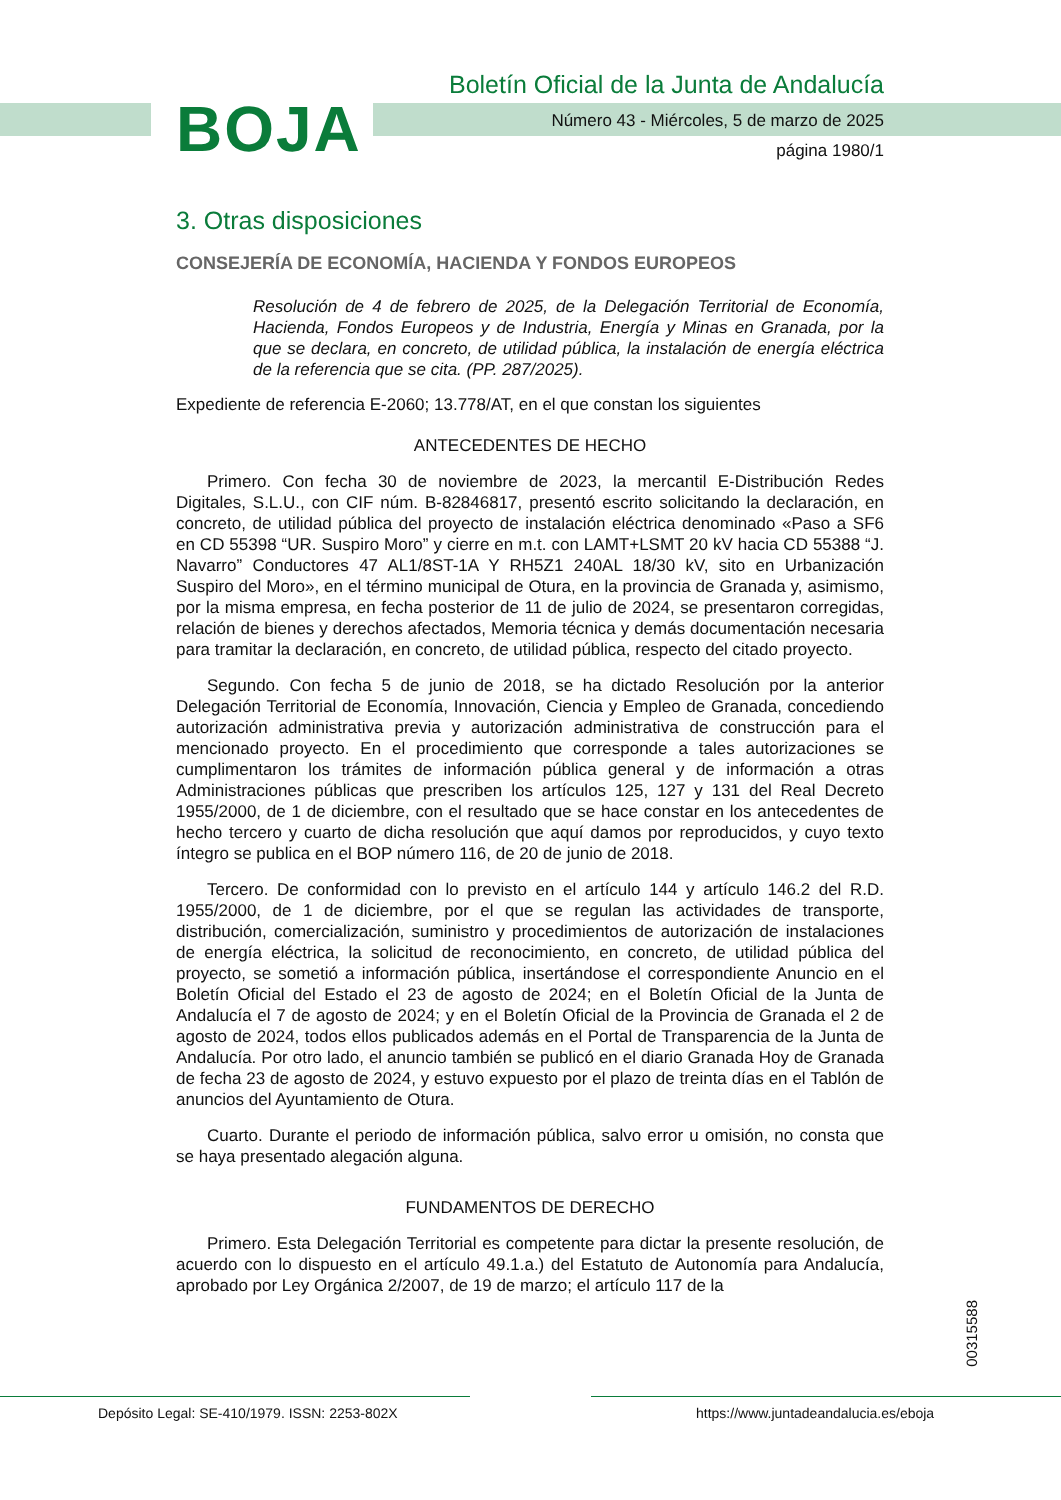BOJA
Boletín Oficial de la Junta de Andalucía
Número 43 - Miércoles, 5 de marzo de 2025
página 1980/1
3. Otras disposiciones
CONSEJERÍA DE ECONOMÍA, HACIENDA Y FONDOS EUROPEOS
Resolución de 4 de febrero de 2025, de la Delegación Territorial de Economía, Hacienda, Fondos Europeos y de Industria, Energía y Minas en Granada, por la que se declara, en concreto, de utilidad pública, la instalación de energía eléctrica de la referencia que se cita. (PP. 287/2025).
Expediente de referencia E-2060; 13.778/AT, en el que constan los siguientes
ANTECEDENTES DE HECHO
Primero. Con fecha 30 de noviembre de 2023, la mercantil E-Distribución Redes Digitales, S.L.U., con CIF núm. B-82846817, presentó escrito solicitando la declaración, en concreto, de utilidad pública del proyecto de instalación eléctrica denominado «Paso a SF6 en CD 55398 “UR. Suspiro Moro” y cierre en m.t. con LAMT+LSMT 20 kV hacia CD 55388 “J. Navarro” Conductores 47 AL1/8ST-1A Y RH5Z1 240AL 18/30 kV, sito en Urbanización Suspiro del Moro», en el término municipal de Otura, en la provincia de Granada y, asimismo, por la misma empresa, en fecha posterior de 11 de julio de 2024, se presentaron corregidas, relación de bienes y derechos afectados, Memoria técnica y demás documentación necesaria para tramitar la declaración, en concreto, de utilidad pública, respecto del citado proyecto.
Segundo. Con fecha 5 de junio de 2018, se ha dictado Resolución por la anterior Delegación Territorial de Economía, Innovación, Ciencia y Empleo de Granada, concediendo autorización administrativa previa y autorización administrativa de construcción para el mencionado proyecto. En el procedimiento que corresponde a tales autorizaciones se cumplimentaron los trámites de información pública general y de información a otras Administraciones públicas que prescriben los artículos 125, 127 y 131 del Real Decreto 1955/2000, de 1 de diciembre, con el resultado que se hace constar en los antecedentes de hecho tercero y cuarto de dicha resolución que aquí damos por reproducidos, y cuyo texto íntegro se publica en el BOP número 116, de 20 de junio de 2018.
Tercero. De conformidad con lo previsto en el artículo 144 y artículo 146.2 del R.D. 1955/2000, de 1 de diciembre, por el que se regulan las actividades de transporte, distribución, comercialización, suministro y procedimientos de autorización de instalaciones de energía eléctrica, la solicitud de reconocimiento, en concreto, de utilidad pública del proyecto, se sometió a información pública, insertándose el correspondiente Anuncio en el Boletín Oficial del Estado el 23 de agosto de 2024; en el Boletín Oficial de la Junta de Andalucía el 7 de agosto de 2024; y en el Boletín Oficial de la Provincia de Granada el 2 de agosto de 2024, todos ellos publicados además en el Portal de Transparencia de la Junta de Andalucía. Por otro lado, el anuncio también se publicó en el diario Granada Hoy de Granada de fecha 23 de agosto de 2024, y estuvo expuesto por el plazo de treinta días en el Tablón de anuncios del Ayuntamiento de Otura.
Cuarto. Durante el periodo de información pública, salvo error u omisión, no consta que se haya presentado alegación alguna.
FUNDAMENTOS DE DERECHO
Primero. Esta Delegación Territorial es competente para dictar la presente resolución, de acuerdo con lo dispuesto en el artículo 49.1.a.) del Estatuto de Autonomía para Andalucía, aprobado por Ley Orgánica 2/2007, de 19 de marzo; el artículo 117 de la
00315588
Depósito Legal: SE-410/1979. ISSN: 2253-802X
https://www.juntadeandalucia.es/eboja